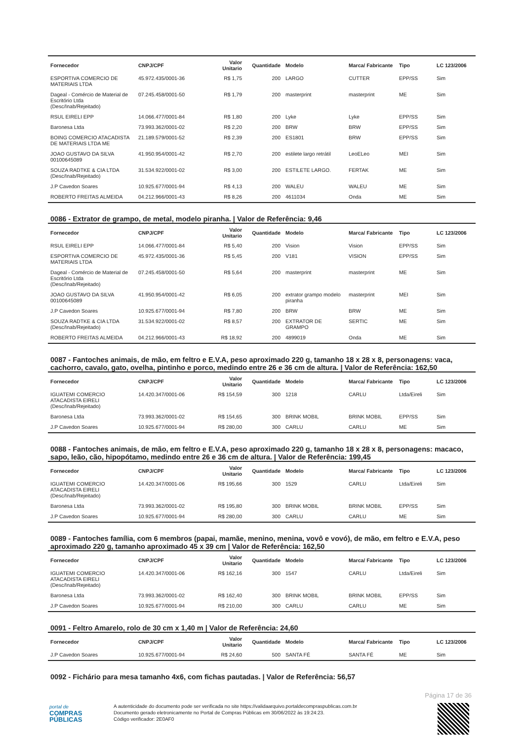| Fornecedor | CNPJ/CPF | Valor Unitario | Quantidade | Modelo | Marca/ Fabricante | Tipo | LC 123/2006 |
| --- | --- | --- | --- | --- | --- | --- | --- |
| ESPORTIVA COMERCIO DE MATERIAIS LTDA | 45.972.435/0001-36 | R$ 1,75 | 200 | LARGO | CUTTER | EPP/SS | Sim |
| Dageal - Comércio de Material de Escritório Ltda (Desc/Inab/Rejeitado) | 07.245.458/0001-50 | R$ 1,79 | 200 | masterprint | masterprint | ME | Sim |
| RSUL EIRELI EPP | 14.066.477/0001-84 | R$ 1,80 | 200 | Lyke | Lyke | EPP/SS | Sim |
| Baronesa Ltda | 73.993.362/0001-02 | R$ 2,20 | 200 | BRW | BRW | EPP/SS | Sim |
| BOING COMERCIO ATACADISTA DE MATERIAIS LTDA ME | 21.189.579/0001-52 | R$ 2,39 | 200 | ES1801 | BRW | EPP/SS | Sim |
| JOAO GUSTAVO DA SILVA 00100645089 | 41.950.954/0001-42 | R$ 2,70 | 200 | estilete largo retrátil | LeoELeo | MEI | Sim |
| SOUZA RADTKE & CIA LTDA (Desc/Inab/Rejeitado) | 31.534.922/0001-02 | R$ 3,00 | 200 | ESTILETE LARGO. | FERTAK | ME | Sim |
| J.P Cavedon Soares | 10.925.677/0001-94 | R$ 4,13 | 200 | WALEU | WALEU | ME | Sim |
| ROBERTO FREITAS ALMEIDA | 04.212.966/0001-43 | R$ 8,26 | 200 | 4611034 | Onda | ME | Sim |
0086 - Extrator de grampo, de metal, modelo piranha. | Valor de Referência: 9,46
| Fornecedor | CNPJ/CPF | Valor Unitario | Quantidade | Modelo | Marca/ Fabricante | Tipo | LC 123/2006 |
| --- | --- | --- | --- | --- | --- | --- | --- |
| RSUL EIRELI EPP | 14.066.477/0001-84 | R$ 5,40 | 200 | Vision | Vision | EPP/SS | Sim |
| ESPORTIVA COMERCIO DE MATERIAIS LTDA | 45.972.435/0001-36 | R$ 5,45 | 200 | V181 | VISION | EPP/SS | Sim |
| Dageal - Comércio de Material de Escritório Ltda (Desc/Inab/Rejeitado) | 07.245.458/0001-50 | R$ 5,64 | 200 | masterprint | masterprint | ME | Sim |
| JOAO GUSTAVO DA SILVA 00100645089 | 41.950.954/0001-42 | R$ 6,05 | 200 | extrator grampo modelo piranha | masterprint | MEI | Sim |
| J.P Cavedon Soares | 10.925.677/0001-94 | R$ 7,80 | 200 | BRW | BRW | ME | Sim |
| SOUZA RADTKE & CIA LTDA (Desc/Inab/Rejeitado) | 31.534.922/0001-02 | R$ 8,57 | 200 | EXTRATOR DE GRAMPO | SERTIC | ME | Sim |
| ROBERTO FREITAS ALMEIDA | 04.212.966/0001-43 | R$ 18,92 | 200 | 4899019 | Onda | ME | Sim |
0087 - Fantoches animais, de mão, em feltro e E.V.A, peso aproximado 220 g, tamanho 18 x 28 x 8, personagens: vaca, cachorro, cavalo, gato, ovelha, pintinho e porco, medindo entre 26 e 36 cm de altura. | Valor de Referência: 162,50
| Fornecedor | CNPJ/CPF | Valor Unitario | Quantidade | Modelo | Marca/ Fabricante | Tipo | LC 123/2006 |
| --- | --- | --- | --- | --- | --- | --- | --- |
| IGUATEMI COMERCIO ATACADISTA EIRELI (Desc/Inab/Rejeitado) | 14.420.347/0001-06 | R$ 154,59 | 300 | 1218 | CARLU | Ltda/Eireli | Sim |
| Baronesa Ltda | 73.993.362/0001-02 | R$ 154,65 | 300 | BRINK MOBIL | BRINK MOBIL | EPP/SS | Sim |
| J.P Cavedon Soares | 10.925.677/0001-94 | R$ 280,00 | 300 | CARLU | CARLU | ME | Sim |
0088 - Fantoches animais, de mão, em feltro e E.V.A, peso aproximado 220 g, tamanho 18 x 28 x 8, personagens: macaco, sapo, leão, cão, hipopótamo, medindo entre 26 e 36 cm de altura. | Valor de Referência: 199,45
| Fornecedor | CNPJ/CPF | Valor Unitario | Quantidade | Modelo | Marca/ Fabricante | Tipo | LC 123/2006 |
| --- | --- | --- | --- | --- | --- | --- | --- |
| IGUATEMI COMERCIO ATACADISTA EIRELI (Desc/Inab/Rejeitado) | 14.420.347/0001-06 | R$ 195,66 | 300 | 1529 | CARLU | Ltda/Eireli | Sim |
| Baronesa Ltda | 73.993.362/0001-02 | R$ 195,80 | 300 | BRINK MOBIL | BRINK MOBIL | EPP/SS | Sim |
| J.P Cavedon Soares | 10.925.677/0001-94 | R$ 280,00 | 300 | CARLU | CARLU | ME | Sim |
0089 - Fantoches família, com 6 membros (papai, mamãe, menino, menina, vovô e vovó), de mão, em feltro e E.V.A, peso aproximado 220 g, tamanho aproximado 45 x 39 cm | Valor de Referência: 162,50
| Fornecedor | CNPJ/CPF | Valor Unitario | Quantidade | Modelo | Marca/ Fabricante | Tipo | LC 123/2006 |
| --- | --- | --- | --- | --- | --- | --- | --- |
| IGUATEMI COMERCIO ATACADISTA EIRELI (Desc/Inab/Rejeitado) | 14.420.347/0001-06 | R$ 162,16 | 300 | 1547 | CARLU | Ltda/Eireli | Sim |
| Baronesa Ltda | 73.993.362/0001-02 | R$ 162,40 | 300 | BRINK MOBIL | BRINK MOBIL | EPP/SS | Sim |
| J.P Cavedon Soares | 10.925.677/0001-94 | R$ 210,00 | 300 | CARLU | CARLU | ME | Sim |
0091 - Feltro Amarelo, rolo de 30 cm x 1,40 m | Valor de Referência: 24,60
| Fornecedor | CNPJ/CPF | Valor Unitario | Quantidade | Modelo | Marca/ Fabricante | Tipo | LC 123/2006 |
| --- | --- | --- | --- | --- | --- | --- | --- |
| J.P Cavedon Soares | 10.925.677/0001-94 | R$ 24,60 | 500 | SANTA FÉ | SANTA FÉ | ME | Sim |
0092 - Fichário para mesa tamanho 4x6, com fichas pautadas. | Valor de Referência: 56,57
Página 17 de 36
portal de
COMPRAS
PÚBLICAS
A autenticidade do documento pode ser verificada no site https://validaarquivo.portaldecompraspublicas.com.br
Documento gerado eletronicamente no Portal de Compras Públicas em 30/06/2022 às 19:24:23.
Código verificador: 2E0AF0